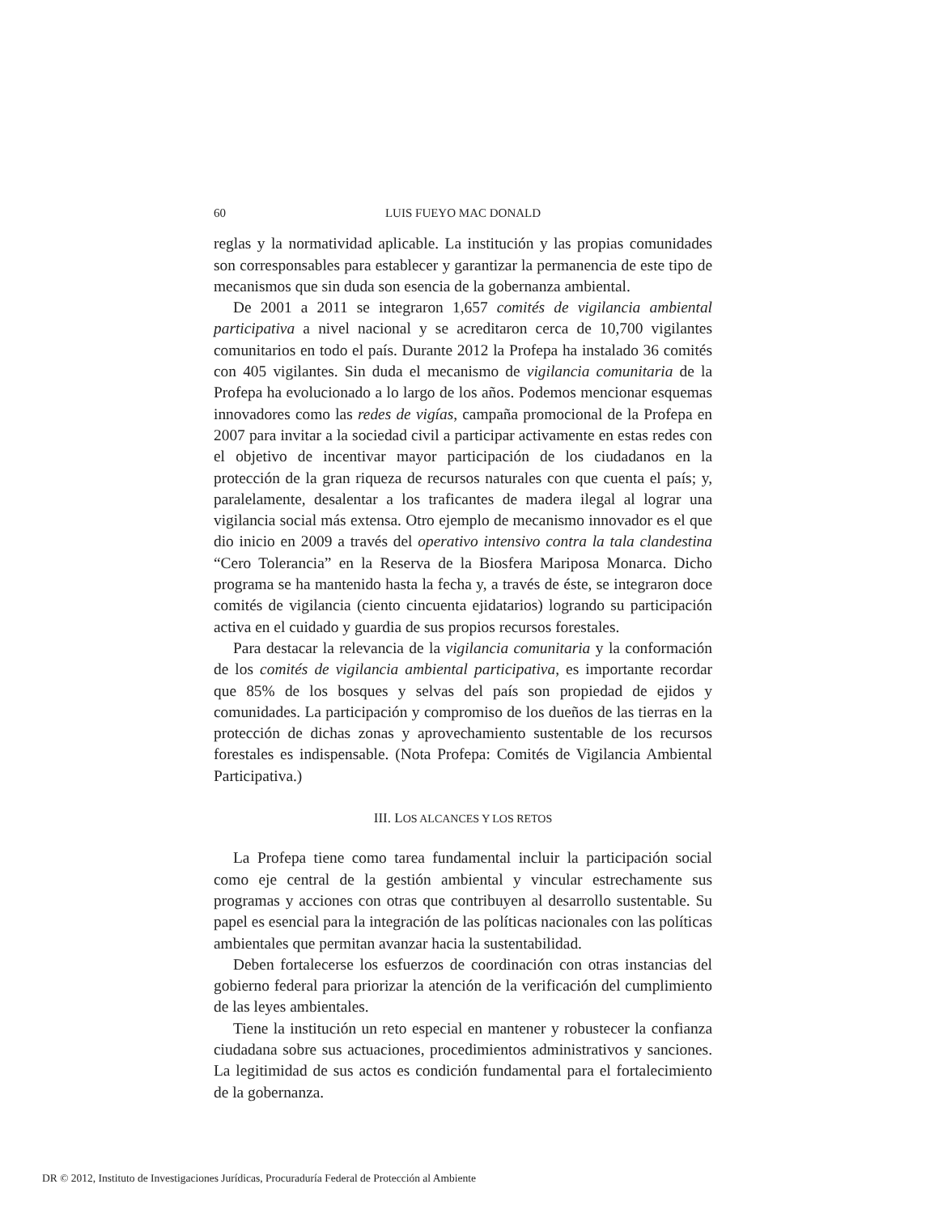60 LUIS FUEYO MAC DONALD
reglas y la normatividad aplicable. La institución y las propias comunidades son corresponsables para establecer y garantizar la permanencia de este tipo de mecanismos que sin duda son esencia de la gobernanza ambiental.
De 2001 a 2011 se integraron 1,657 comités de vigilancia ambiental participativa a nivel nacional y se acreditaron cerca de 10,700 vigilantes comunitarios en todo el país. Durante 2012 la Profepa ha instalado 36 comités con 405 vigilantes. Sin duda el mecanismo de vigilancia comunitaria de la Profepa ha evolucionado a lo largo de los años. Podemos mencionar esquemas innovadores como las redes de vigías, campaña promocional de la Profepa en 2007 para invitar a la sociedad civil a participar activamente en estas redes con el objetivo de incentivar mayor participación de los ciudadanos en la protección de la gran riqueza de recursos naturales con que cuenta el país; y, paralelamente, desalentar a los traficantes de madera ilegal al lograr una vigilancia social más extensa. Otro ejemplo de mecanismo innovador es el que dio inicio en 2009 a través del operativo intensivo contra la tala clandestina “Cero Tolerancia” en la Reserva de la Biosfera Mariposa Monarca. Dicho programa se ha mantenido hasta la fecha y, a través de éste, se integraron doce comités de vigilancia (ciento cincuenta ejidatarios) logrando su participación activa en el cuidado y guardia de sus propios recursos forestales.
Para destacar la relevancia de la vigilancia comunitaria y la conformación de los comités de vigilancia ambiental participativa, es importante recordar que 85% de los bosques y selvas del país son propiedad de ejidos y comunidades. La participación y compromiso de los dueños de las tierras en la protección de dichas zonas y aprovechamiento sustentable de los recursos forestales es indispensable. (Nota Profepa: Comités de Vigilancia Ambiental Participativa.)
III. LOS ALCANCES Y LOS RETOS
La Profepa tiene como tarea fundamental incluir la participación social como eje central de la gestión ambiental y vincular estrechamente sus programas y acciones con otras que contribuyen al desarrollo sustentable. Su papel es esencial para la integración de las políticas nacionales con las políticas ambientales que permitan avanzar hacia la sustentabilidad.
Deben fortalecerse los esfuerzos de coordinación con otras instancias del gobierno federal para priorizar la atención de la verificación del cumplimiento de las leyes ambientales.
Tiene la institución un reto especial en mantener y robustecer la confianza ciudadana sobre sus actuaciones, procedimientos administrativos y sanciones. La legitimidad de sus actos es condición fundamental para el fortalecimiento de la gobernanza.
DR © 2012, Instituto de Investigaciones Jurídicas, Procuraduría Federal de Protección al Ambiente